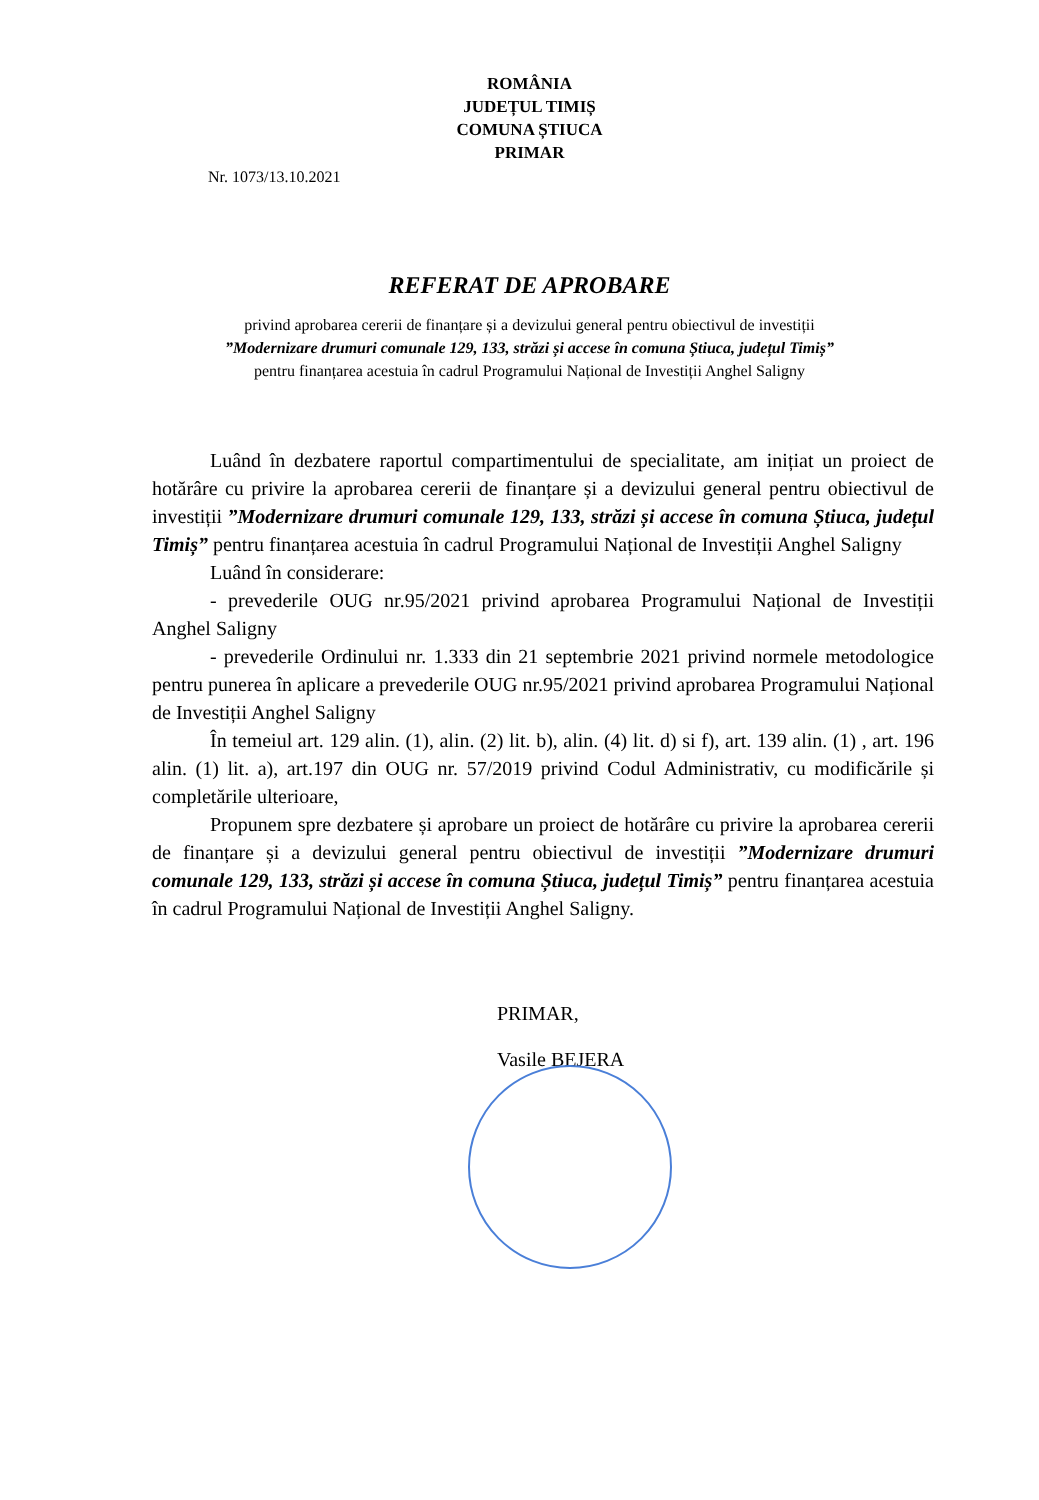ROMÂNIA
JUDEȚUL TIMIȘ
COMUNA ȘTIUCA
PRIMAR
Nr. 1073/13.10.2021
REFERAT DE APROBARE
privind aprobarea cererii de finanțare și a devizului general pentru obiectivul de investiții
”Modernizare drumuri comunale 129, 133, străzi și accese în comuna Știuca, județul Timiș”
pentru finanțarea acestuia în cadrul Programului Național de Investiții Anghel Saligny
Luând în dezbatere raportul compartimentului de specialitate, am inițiat un proiect de hotărâre cu privire la aprobarea cererii de finanțare și a devizului general pentru obiectivul de investiții ”Modernizare drumuri comunale 129, 133, străzi și accese în comuna Știuca, județul Timiș” pentru finanțarea acestuia în cadrul Programului Național de Investiții Anghel Saligny
Luând în considerare:
- prevederile OUG nr.95/2021 privind aprobarea Programului Național de Investiții Anghel Saligny
- prevederile Ordinului nr. 1.333 din 21 septembrie 2021 privind normele metodologice pentru punerea în aplicare a prevederile OUG nr.95/2021 privind aprobarea Programului Național de Investiții Anghel Saligny
În temeiul art. 129 alin. (1), alin. (2) lit. b), alin. (4) lit. d) si f), art. 139 alin. (1) , art. 196 alin. (1) lit. a), art.197 din OUG nr. 57/2019 privind Codul Administrativ, cu modificările și completările ulterioare,
Propunem spre dezbatere și aprobare un proiect de hotărâre cu privire la aprobarea cererii de finanțare și a devizului general pentru obiectivul de investiții ”Modernizare drumuri comunale 129, 133, străzi și accese în comuna Știuca, județul Timiș” pentru finanțarea acestuia în cadrul Programului Național de Investiții Anghel Saligny.
PRIMAR,
Vasile BEJERA